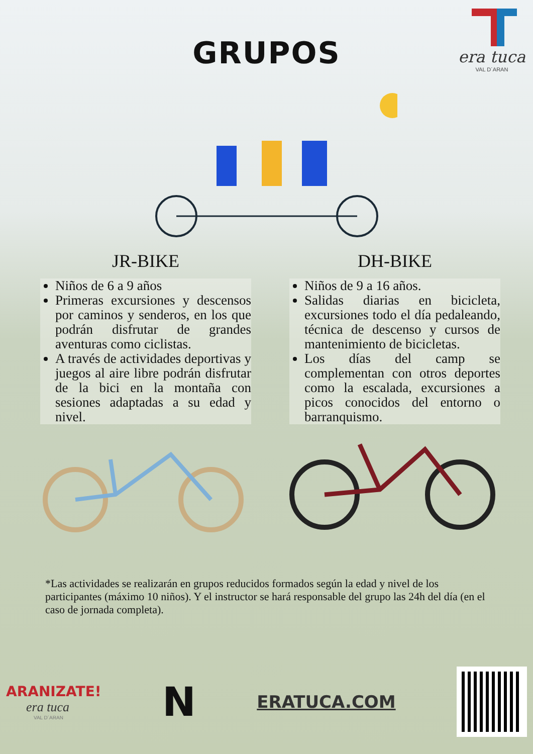era tuca
VAL D´ARAN
GRUPOS
JR-BIKE
Niños de 6 a 9 años
Primeras excursiones y descensos por caminos y senderos, en los que podrán disfrutar de grandes aventuras como ciclistas.
A través de actividades deportivas y juegos al aire libre podrán disfrutar de la bici en la montaña con sesiones adaptadas a su edad y nivel.
DH-BIKE
Niños de 9 a 16 años.
Salidas diarias en bicicleta, excursiones todo el día pedaleando, técnica de descenso y cursos de mantenimiento de bicicletas.
Los días del camp se complementan con otros deportes como la escalada, excursiones a picos conocidos del entorno o barranquismo.
*Las actividades se realizarán en grupos reducidos formados según la edad y nivel de los participantes (máximo 10 niños). Y el instructor se hará responsable del grupo las 24h del día (en el caso de jornada completa).
ARANIZATE!
era tuca
VAL D´ARAN
N
ERATUCA.COM